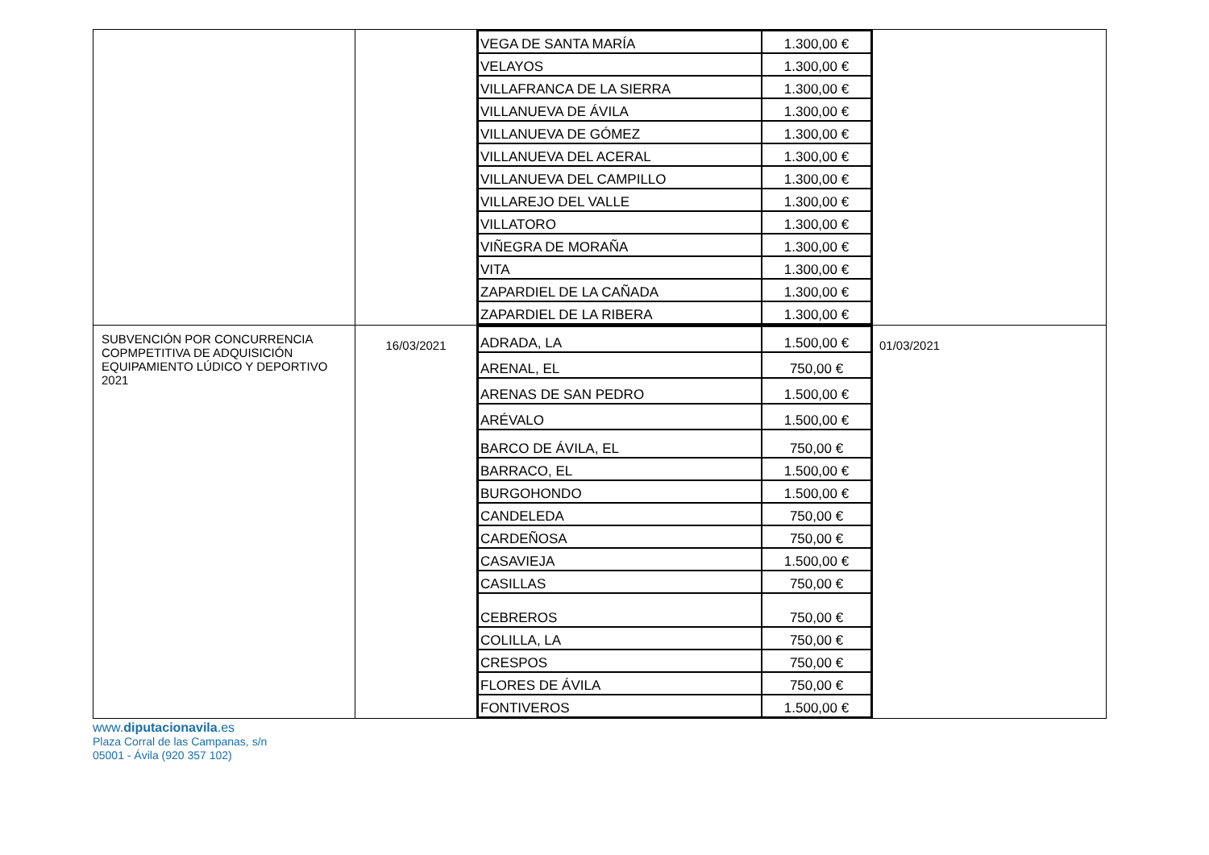| | | / VEGA DE SANTA MARÍA / 1.300,00 € / / VELAYOS / 1.300,00 € / / VILLAFRANCA DE LA SIERRA / 1.300,00 € / / VILLANUEVA DE ÁVILA / 1.300,00 € / / VILLANUEVA DE GÓMEZ / 1.300,00 € / / VILLANUEVA DEL ACERAL / 1.300,00 € / / VILLANUEVA DEL CAMPILLO / 1.300,00 € / / VILLAREJO DEL VALLE / 1.300,00 € / / VILLATORO / 1.300,00 € / / VIÑEGRA DE MORAÑA / 1.300,00 € / / VITA / 1.300,00 € / / ZAPARDIEL DE LA CAÑADA / 1.300,00 € / / ZAPARDIEL DE LA RIBERA / 1.300,00 € / | |
| SUBVENCIÓN POR CONCURRENCIA COPMPETITIVA DE ADQUISICIÓN EQUIPAMIENTO LÚDICO Y DEPORTIVO 2021 | 16/03/2021 | / ADRADA, LA / 1.500,00 € / / ARENAL, EL / 750,00 € / / ARENAS DE SAN PEDRO / 1.500,00 € / / ARÉVALO / 1.500,00 € / / BARCO DE ÁVILA, EL / 750,00 € / / BARRACO, EL / 1.500,00 € / / BURGOHONDO / 1.500,00 € / / CANDELEDA / 750,00 € / / CARDEÑOSA / 750,00 € / / CASAVIEJA / 1.500,00 € / / CASILLAS / 750,00 € / / CEBREROS / 750,00 € / / COLILLA, LA / 750,00 € / / CRESPOS / 750,00 € / / FLORES DE ÁVILA / 750,00 € / / FONTIVEROS / 1.500,00 € / | 01/03/2021 |
www.diputacionavila.es
Plaza Corral de las Campanas, s/n
05001 - Ávila (920 357 102)